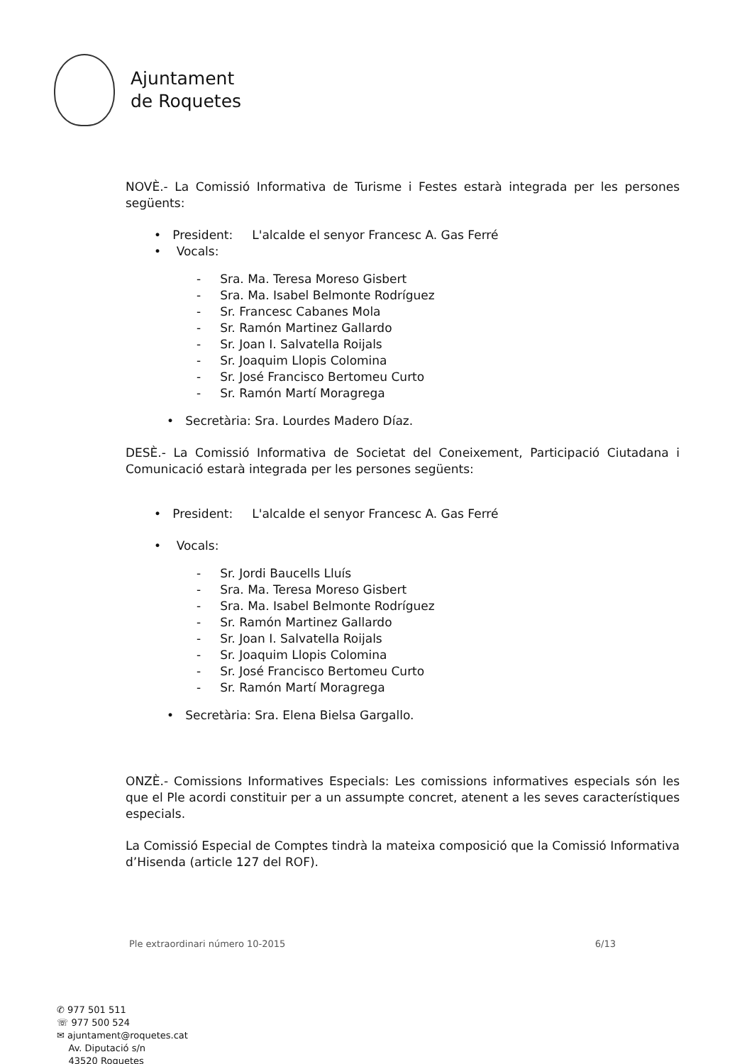Ajuntament
de Roquetes
NOVÈ.- La Comissió Informativa de Turisme i Festes estarà integrada per les persones següents:
• President: L'alcalde el senyor Francesc A. Gas Ferré
• Vocals:
- Sra. Ma. Teresa Moreso Gisbert
- Sra. Ma. Isabel Belmonte Rodríguez
- Sr. Francesc Cabanes Mola
- Sr. Ramón Martinez Gallardo
- Sr. Joan I. Salvatella Roijals
- Sr. Joaquim Llopis Colomina
- Sr. José Francisco Bertomeu Curto
- Sr. Ramón Martí Moragrega
• Secretària: Sra. Lourdes Madero Díaz.
DESÈ.- La Comissió Informativa de Societat del Coneixement, Participació Ciutadana i Comunicació estarà integrada per les persones següents:
• President: L'alcalde el senyor Francesc A. Gas Ferré
• Vocals:
- Sr. Jordi Baucells Lluís
- Sra. Ma. Teresa Moreso Gisbert
- Sra. Ma. Isabel Belmonte Rodríguez
- Sr. Ramón Martinez Gallardo
- Sr. Joan I. Salvatella Roijals
- Sr. Joaquim Llopis Colomina
- Sr. José Francisco Bertomeu Curto
- Sr. Ramón Martí Moragrega
• Secretària: Sra. Elena Bielsa Gargallo.
ONZÈ.- Comissions Informatives Especials: Les comissions informatives especials són les que el Ple acordi constituir per a un assumpte concret, atenent a les seves característiques especials.
La Comissió Especial de Comptes tindrà la mateixa composició que la Comissió Informativa d’Hisenda (article 127 del ROF).
Ple extraordinari número 10-2015 6/13
✆ 977 501 511
☏ 977 500 524
✉ ajuntament@roquetes.cat
Av. Diputació s/n
43520 Roquetes